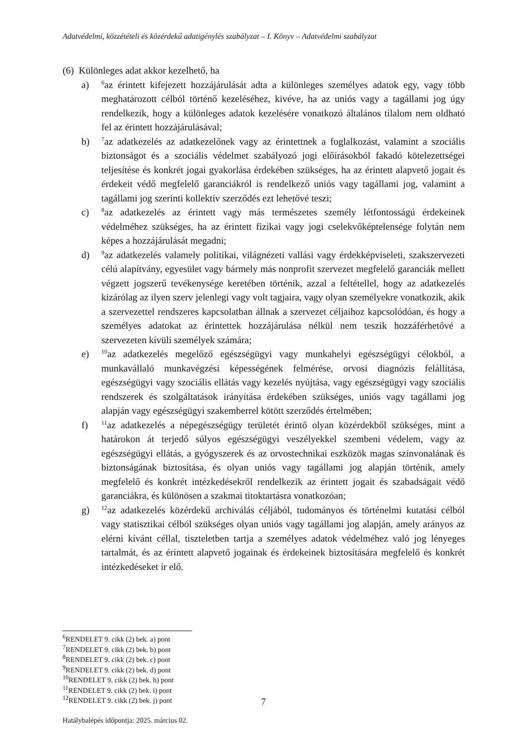Adatvédelmi, közzétételi és közérdekű adatigénylés szabályzat – I. Könyv – Adatvédelmi szabályzat
(6) Különleges adat akkor kezelhető, ha
a)
<sup>6</sup> az érintett kifejezett hozzájárulását adta a különleges személyes adatok egy, vagy több meghatározott célból történő kezeléséhez, kivéve, ha az uniós vagy a tagállami jog úgy rendelkezik, hogy a különleges adatok kezelésére vonatkozó általános tilalom nem oldható fel az érintett hozzájárulásával;
b)
<sup>7</sup> az adatkezelés az adatkezelőnek vagy az érintettnek a foglalkozást, valamint a szociális biztonságot és a szociális védelmet szabályozó jogi előírásokból fakadó kötelezettségei teljesítése és konkrét jogai gyakorlása érdekében szükséges, ha az érintett alapvető jogait és érdekeit védő megfelelő garanciákról is rendelkező uniós vagy tagállami jog, valamint a tagállami jog szerinti kollektív szerződés ezt lehetővé teszi;
c)
<sup>8</sup> az adatkezelés az érintett vagy más természetes személy létfontosságú érdekeinek védelméhez szükséges, ha az érintett fizikai vagy jogi cselekvőképtelensége folytán nem képes a hozzájárulását megadni;
d)
<sup>9</sup> az adatkezelés valamely politikai, világnézeti vallási vagy érdekképviseleti, szakszervezeti célú alapítvány, egyesület vagy bármely más nonprofit szervezet megfelelő garanciák mellett végzett jogszerű tevékenysége keretében történik, azzal a feltétellel, hogy az adatkezelés kizárólag az ilyen szerv jelenlegi vagy volt tagjaira, vagy olyan személyekre vonatkozik, akik a szervezettel rendszeres kapcsolatban állnak a szervezet céljaihoz kapcsolódóan, és hogy a személyes adatokat az érintettek hozzájárulása nélkül nem teszik hozzáférhetővé a szervezeten kívüli személyek számára;
e)
<sup>10</sup> az adatkezelés megelőző egészségügyi vagy munkahelyi egészségügyi célokból, a munkavállaló munkavégzési képességének felmérése, orvosi diagnózis felállítása, egészségügyi vagy szociális ellátás vagy kezelés nyújtása, vagy egészségügyi vagy szociális rendszerek és szolgáltatások irányítása érdekében szükséges, uniós vagy tagállami jog alapján vagy egészségügyi szakemberrel kötött szerződés értelmében;
f)
<sup>11</sup> az adatkezelés a népegészségügy területét érintő olyan közérdekből szükséges, mint a határokon át terjedő súlyos egészségügyi veszélyekkel szembeni védelem, vagy az egészségügyi ellátás, a gyógyszerek és az orvostechnikai eszközök magas színvonalának és biztonságának biztosítása, és olyan uniós vagy tagállami jog alapján történik, amely megfelelő és konkrét intézkedésekről rendelkezik az érintett jogait és szabadságait védő garanciákra, és különösen a szakmai titoktartásra vonatkozóan;
g)
<sup>12</sup> az adatkezelés közérdekű archiválás céljából, tudományos és történelmi kutatási célból vagy statisztikai célból szükséges olyan uniós vagy tagállami jog alapján, amely arányos az elérni kívánt céllal, tiszteletben tartja a személyes adatok védelméhez való jog lényeges tartalmát, és az érintett alapvető jogainak és érdekeinek biztosítására megfelelő és konkrét intézkedéseket ír elő.
<sup>6</sup> RENDELET 9. cikk (2) bek. a) pont
<sup>7</sup> RENDELET 9. cikk (2) bek. b) pont
<sup>8</sup> RENDELET 9. cikk (2) bek. c) pont
<sup>9</sup> RENDELET 9. cikk (2) bek. d) pont
<sup>10</sup> RENDELET 9. cikk (2) bek. h) pont
<sup>11</sup> RENDELET 9. cikk (2) bek. i) pont
<sup>12</sup> RENDELET 9. cikk (2) bek. j) pont
7
Hatálybalépés időpontja: 2025. március 02.